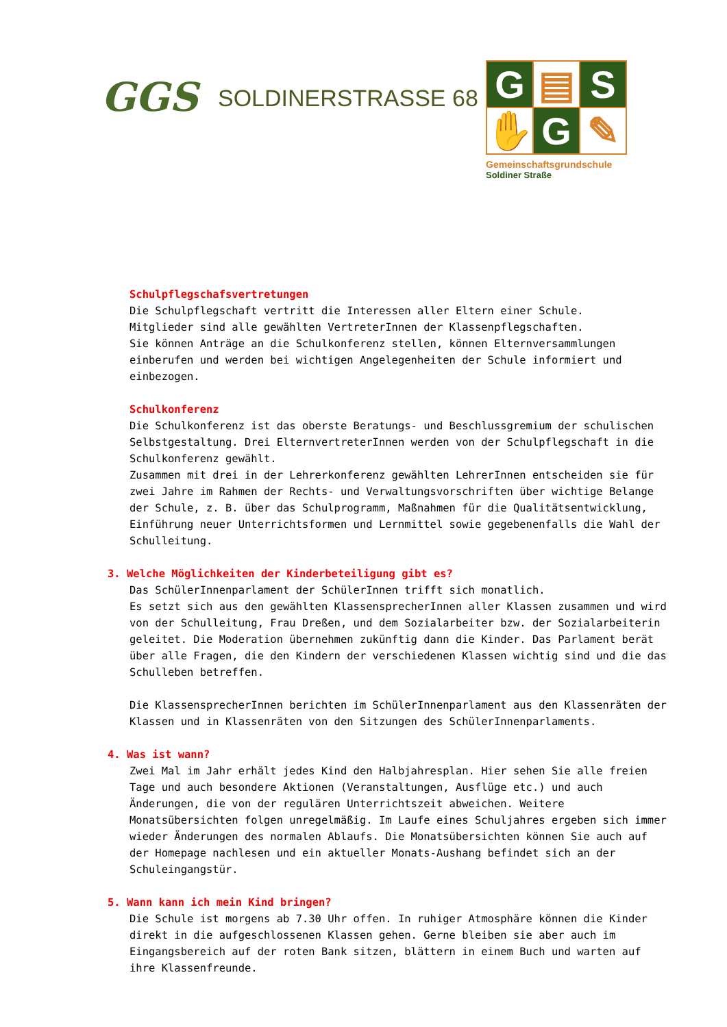GGS
SOLDINERSTRASSE 68
G
▤
S
✋
G
✎
Gemeinschaftsgrundschule
Soldiner Straße
Schulpflegschafsvertretungen
Die Schulpflegschaft vertritt die Interessen aller Eltern einer Schule.
Mitglieder sind alle gewählten VertreterInnen der Klassenpflegschaften.
Sie können Anträge an die Schulkonferenz stellen, können Elternversammlungen einberufen und werden bei wichtigen Angelegenheiten der Schule informiert und einbezogen.
Schulkonferenz
Die Schulkonferenz ist das oberste Beratungs- und Beschlussgremium der schulischen Selbstgestaltung. Drei ElternvertreterInnen werden von der Schulpflegschaft in die Schulkonferenz gewählt.
Zusammen mit drei in der Lehrerkonferenz gewählten LehrerInnen entscheiden sie für zwei Jahre im Rahmen der Rechts- und Verwaltungsvorschriften über wichtige Belange der Schule, z. B. über das Schulprogramm, Maßnahmen für die Qualitätsentwicklung, Einführung neuer Unterrichtsformen und Lernmittel sowie gegebenenfalls die Wahl der Schulleitung.
3. Welche Möglichkeiten der Kinderbeteiligung gibt es?
Das SchülerInnenparlament der SchülerInnen trifft sich monatlich.
Es setzt sich aus den gewählten KlassensprecherInnen aller Klassen zusammen und wird von der Schulleitung, Frau Dreßen, und dem Sozialarbeiter bzw. der Sozialarbeiterin geleitet. Die Moderation übernehmen zukünftig dann die Kinder. Das Parlament berät über alle Fragen, die den Kindern der verschiedenen Klassen wichtig sind und die das Schulleben betreffen.
Die KlassensprecherInnen berichten im SchülerInnenparlament aus den Klassenräten der Klassen und in Klassenräten von den Sitzungen des SchülerInnenparlaments.
4. Was ist wann?
Zwei Mal im Jahr erhält jedes Kind den Halbjahresplan. Hier sehen Sie alle freien Tage und auch besondere Aktionen (Veranstaltungen, Ausflüge etc.) und auch Änderungen, die von der regulären Unterrichtszeit abweichen. Weitere Monatsübersichten folgen unregelmäßig. Im Laufe eines Schuljahres ergeben sich immer wieder Änderungen des normalen Ablaufs. Die Monatsübersichten können Sie auch auf der Homepage nachlesen und ein aktueller Monats-Aushang befindet sich an der Schuleingangstür.
5. Wann kann ich mein Kind bringen?
Die Schule ist morgens ab 7.30 Uhr offen. In ruhiger Atmosphäre können die Kinder direkt in die aufgeschlossenen Klassen gehen. Gerne bleiben sie aber auch im Eingangsbereich auf der roten Bank sitzen, blättern in einem Buch und warten auf ihre Klassenfreunde.